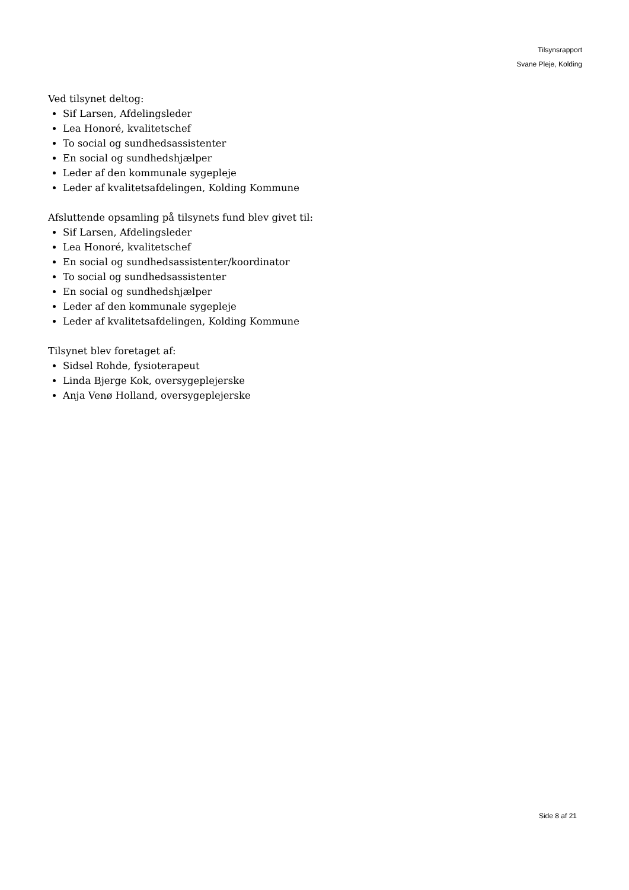Tilsynsrapport
Svane Pleje, Kolding
Ved tilsynet deltog:
Sif Larsen, Afdelingsleder
Lea Honoré, kvalitetschef
To social og sundhedsassistenter
En social og sundhedshjælper
Leder af den kommunale sygepleje
Leder af kvalitetsafdelingen, Kolding Kommune
Afsluttende opsamling på tilsynets fund blev givet til:
Sif Larsen, Afdelingsleder
Lea Honoré, kvalitetschef
En social og sundhedsassistenter/koordinator
To social og sundhedsassistenter
En social og sundhedshjælper
Leder af den kommunale sygepleje
Leder af kvalitetsafdelingen, Kolding Kommune
Tilsynet blev foretaget af:
Sidsel Rohde, fysioterapeut
Linda Bjerge Kok, oversygeplejerske
Anja Venø Holland, oversygeplejerske
Side 8 af 21